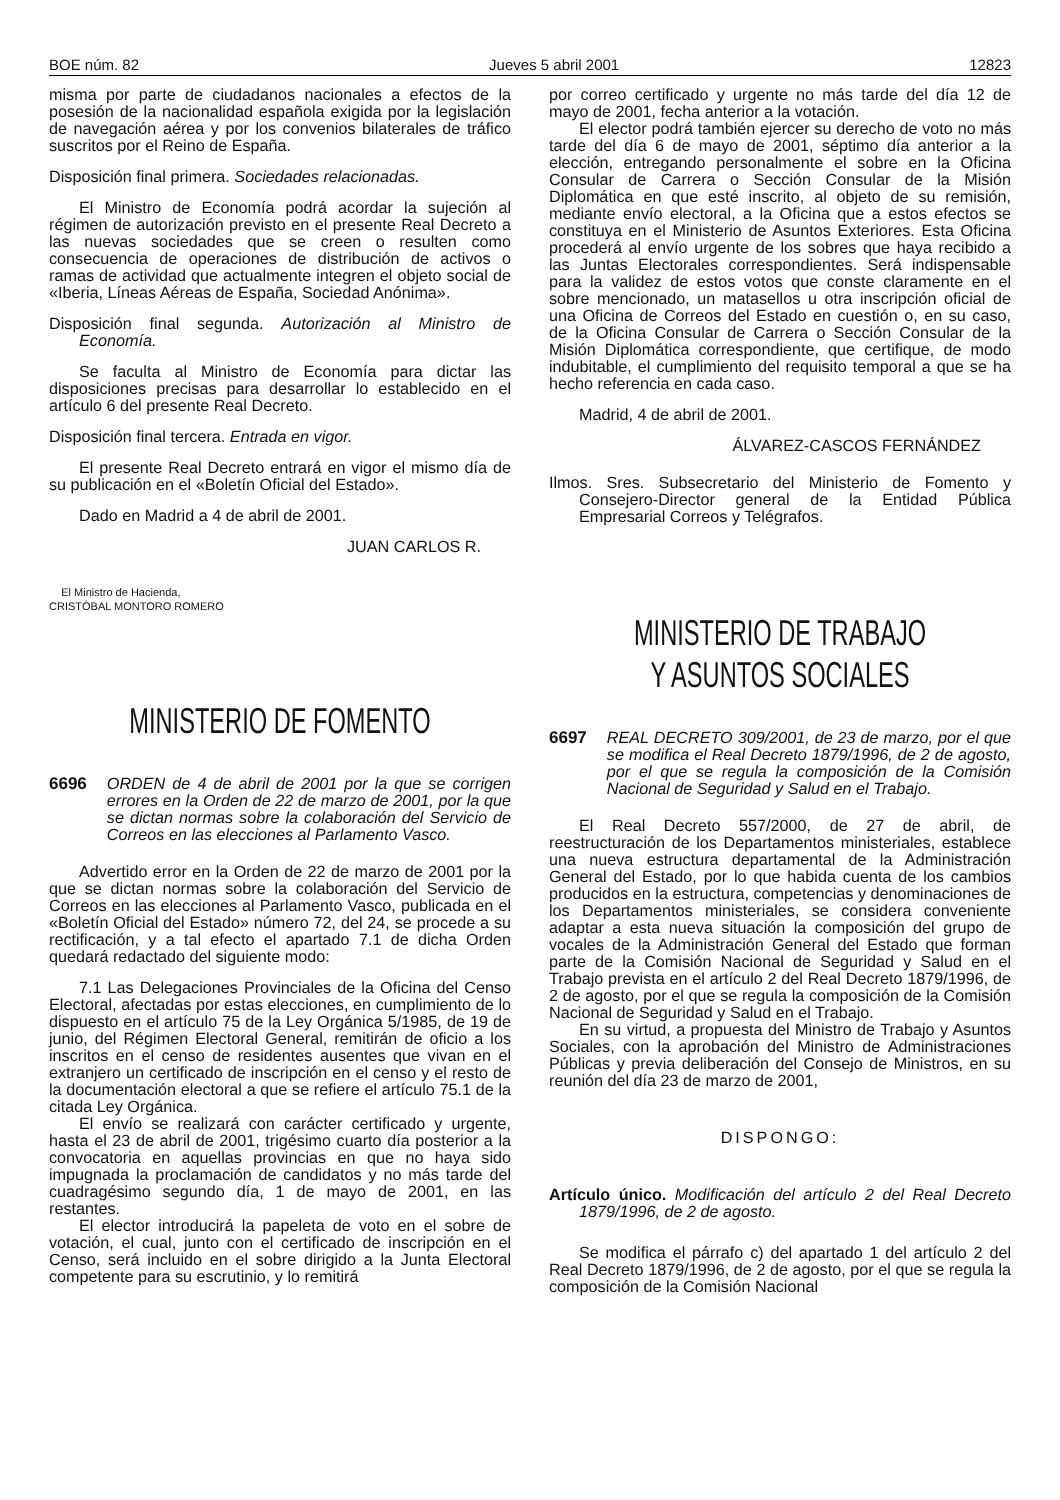BOE núm. 82 Jueves 5 abril 2001 12823
misma por parte de ciudadanos nacionales a efectos de la posesión de la nacionalidad española exigida por la legislación de navegación aérea y por los convenios bilaterales de tráfico suscritos por el Reino de España.
Disposición final primera. Sociedades relacionadas.
El Ministro de Economía podrá acordar la sujeción al régimen de autorización previsto en el presente Real Decreto a las nuevas sociedades que se creen o resulten como consecuencia de operaciones de distribución de activos o ramas de actividad que actualmente integren el objeto social de «Iberia, Líneas Aéreas de España, Sociedad Anónima».
Disposición final segunda. Autorización al Ministro de Economía.
Se faculta al Ministro de Economía para dictar las disposiciones precisas para desarrollar lo establecido en el artículo 6 del presente Real Decreto.
Disposición final tercera. Entrada en vigor.
El presente Real Decreto entrará en vigor el mismo día de su publicación en el «Boletín Oficial del Estado».
Dado en Madrid a 4 de abril de 2001.
JUAN CARLOS R.
El Ministro de Hacienda,
CRISTÓBAL MONTORO ROMERO
MINISTERIO DE FOMENTO
6696 ORDEN de 4 de abril de 2001 por la que se corrigen errores en la Orden de 22 de marzo de 2001, por la que se dictan normas sobre la colaboración del Servicio de Correos en las elecciones al Parlamento Vasco.
Advertido error en la Orden de 22 de marzo de 2001 por la que se dictan normas sobre la colaboración del Servicio de Correos en las elecciones al Parlamento Vasco, publicada en el «Boletín Oficial del Estado» número 72, del 24, se procede a su rectificación, y a tal efecto el apartado 7.1 de dicha Orden quedará redactado del siguiente modo:
7.1 Las Delegaciones Provinciales de la Oficina del Censo Electoral, afectadas por estas elecciones, en cumplimiento de lo dispuesto en el artículo 75 de la Ley Orgánica 5/1985, de 19 de junio, del Régimen Electoral General, remitirán de oficio a los inscritos en el censo de residentes ausentes que vivan en el extranjero un certificado de inscripción en el censo y el resto de la documentación electoral a que se refiere el artículo 75.1 de la citada Ley Orgánica.
El envío se realizará con carácter certificado y urgente, hasta el 23 de abril de 2001, trigésimo cuarto día posterior a la convocatoria en aquellas provincias en que no haya sido impugnada la proclamación de candidatos y no más tarde del cuadragésimo segundo día, 1 de mayo de 2001, en las restantes.
El elector introducirá la papeleta de voto en el sobre de votación, el cual, junto con el certificado de inscripción en el Censo, será incluido en el sobre dirigido a la Junta Electoral competente para su escrutinio, y lo remitirá
por correo certificado y urgente no más tarde del día 12 de mayo de 2001, fecha anterior a la votación.
El elector podrá también ejercer su derecho de voto no más tarde del día 6 de mayo de 2001, séptimo día anterior a la elección, entregando personalmente el sobre en la Oficina Consular de Carrera o Sección Consular de la Misión Diplomática en que esté inscrito, al objeto de su remisión, mediante envío electoral, a la Oficina que a estos efectos se constituya en el Ministerio de Asuntos Exteriores. Esta Oficina procederá al envío urgente de los sobres que haya recibido a las Juntas Electorales correspondientes. Será indispensable para la validez de estos votos que conste claramente en el sobre mencionado, un matasellos u otra inscripción oficial de una Oficina de Correos del Estado en cuestión o, en su caso, de la Oficina Consular de Carrera o Sección Consular de la Misión Diplomática correspondiente, que certifique, de modo indubitable, el cumplimiento del requisito temporal a que se ha hecho referencia en cada caso.
Madrid, 4 de abril de 2001.
ÁLVAREZ-CASCOS FERNÁNDEZ
Ilmos. Sres. Subsecretario del Ministerio de Fomento y Consejero-Director general de la Entidad Pública Empresarial Correos y Telégrafos.
MINISTERIO DE TRABAJO
Y ASUNTOS SOCIALES
6697 REAL DECRETO 309/2001, de 23 de marzo, por el que se modifica el Real Decreto 1879/1996, de 2 de agosto, por el que se regula la composición de la Comisión Nacional de Seguridad y Salud en el Trabajo.
El Real Decreto 557/2000, de 27 de abril, de reestructuración de los Departamentos ministeriales, establece una nueva estructura departamental de la Administración General del Estado, por lo que habida cuenta de los cambios producidos en la estructura, competencias y denominaciones de los Departamentos ministeriales, se considera conveniente adaptar a esta nueva situación la composición del grupo de vocales de la Administración General del Estado que forman parte de la Comisión Nacional de Seguridad y Salud en el Trabajo prevista en el artículo 2 del Real Decreto 1879/1996, de 2 de agosto, por el que se regula la composición de la Comisión Nacional de Seguridad y Salud en el Trabajo.
En su virtud, a propuesta del Ministro de Trabajo y Asuntos Sociales, con la aprobación del Ministro de Administraciones Públicas y previa deliberación del Consejo de Ministros, en su reunión del día 23 de marzo de 2001,
DISPONGO:
Artículo único. Modificación del artículo 2 del Real Decreto 1879/1996, de 2 de agosto.
Se modifica el párrafo c) del apartado 1 del artículo 2 del Real Decreto 1879/1996, de 2 de agosto, por el que se regula la composición de la Comisión Nacional